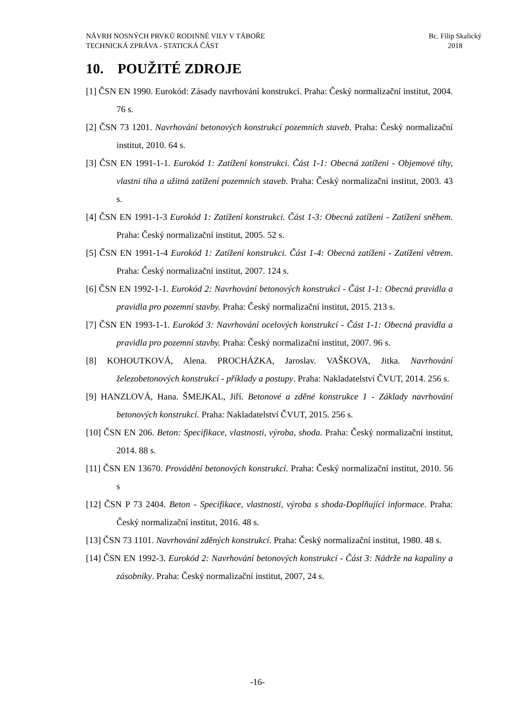Bc. Filip Skalický
2018
NÁVRH NOSNÝCH PRVKŮ RODINNÉ VILY V TÁBOŘE
TECHNICKÁ ZPRÁVA - STATICKÁ ČÁST
10. POUŽITÉ ZDROJE
[1] ČSN EN 1990. Eurokód: Zásady navrhování konstrukcí. Praha: Český normalizační institut, 2004. 76 s.
[2] ČSN 73 1201. Navrhování betonových konstrukcí pozemních staveb. Praha: Český normalizační institut, 2010. 64 s.
[3] ČSN EN 1991-1-1. Eurokód 1: Zatížení konstrukci. Část 1-1: Obecná zatíženi - Objemové tíhy, vlastni tíha a užitná zatížení pozemních staveb. Praha: Český normalizační institut, 2003. 43 s.
[4] ČSN EN 1991-1-3 Eurokód 1: Zatížení konstrukci. Část 1-3: Obecná zatíženi - Zatížení sněhem. Praha: Český normalizační institut, 2005. 52 s.
[5] ČSN EN 1991-1-4 Eurokód 1: Zatížení konstrukci. Část 1-4: Obecná zatíženi - Zatížení větrem. Praha: Český normalizační institut, 2007. 124 s.
[6] ČSN EN 1992-1-1. Eurokód 2: Navrhování betonových konstrukcí - Část 1-1: Obecná pravidla a pravidla pro pozemní stavby. Praha: Český normalizační institut, 2015. 213 s.
[7] ČSN EN 1993-1-1. Eurokód 3: Navrhování ocelových konstrukcí - Část 1-1: Obecná pravidla a pravidla pro pozemní stavby. Praha: Český normalizační institut, 2007. 96 s.
[8] KOHOUTKOVÁ, Alena. PROCHÁZKA, Jaroslav. VAŠKOVA, Jitka. Navrhování železobetonových konstrukcí - příklady a postupy. Praha: Nakladatelství ČVUT, 2014. 256 s.
[9] HANZLOVÁ, Hana. ŠMEJKAL, Jiří. Betonové a zděné konstrukce 1 - Základy navrhování betonových konstrukcí. Praha: Nakladatelství ČVUT, 2015. 256 s.
[10] ČSN EN 206. Beton: Specifikace, vlastnosti, výroba, shoda. Praha: Český normalizační institut, 2014. 88 s.
[11] ČSN EN 13670. Provádění betonových konstrukcí. Praha: Český normalizační institut, 2010. 56 s
[12] ČSN P 73 2404. Beton - Specifikace, vlastnosti, výroba s shoda-Doplňující informace. Praha: Český normalizační institut, 2016. 48 s.
[13] ČSN 73 1101. Navrhování zděných konstrukcí. Praha: Český normalizační institut, 1980. 48 s.
[14] ČSN EN 1992-3. Eurokód 2: Navrhování betonových konstrukcí - Část 3: Nádrže na kapaliny a zásobníky. Praha: Český normalizační institut, 2007, 24 s.
-16-